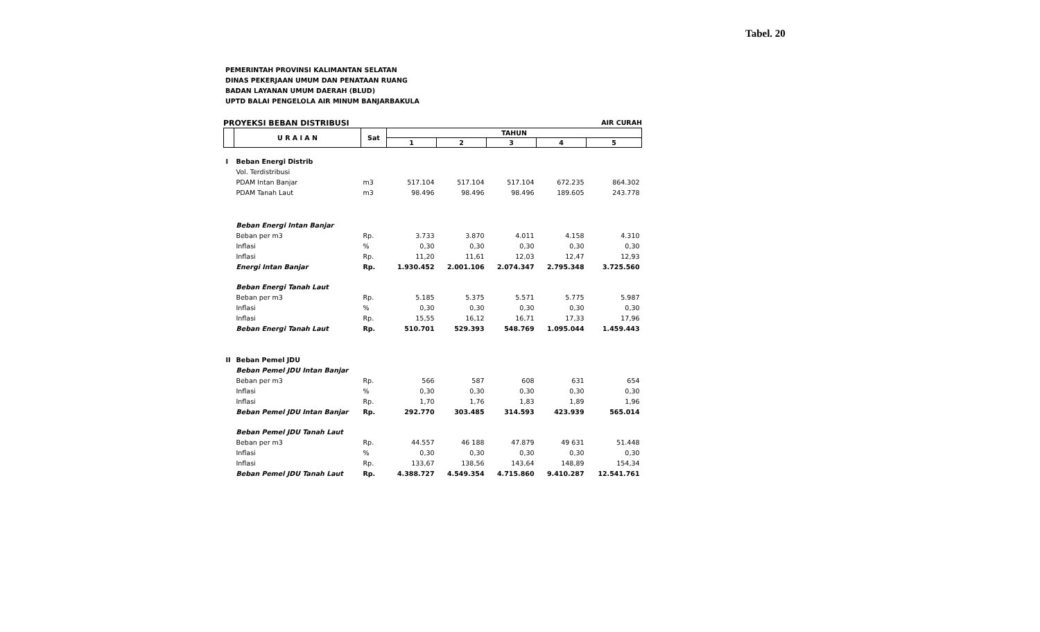Tabel. 20
PEMERINTAH PROVINSI KALIMANTAN SELATAN
DINAS PEKERJAAN UMUM DAN PENATAAN RUANG
BADAN LAYANAN UMUM DAERAH (BLUD)
UPTD BALAI PENGELOLA AIR MINUM BANJARBAKULA
PROYEKSI BEBAN DISTRIBUSI AIR CURAH
| | U R A I A N | Sat | TAHUN | | | | |
| --- | --- | --- | --- | --- | --- | --- | --- |
| | | | 1 | 2 | 3 | 4 | 5 |
| I | Beban Energi Distrib | | | | | | |
| | Vol. Terdistribusi | | | | | | |
| | PDAM Intan Banjar | m3 | 517.104 | 517.104 | 517.104 | 672.235 | 864.302 |
| | PDAM Tanah Laut | m3 | 98.496 | 98.496 | 98.496 | 189.605 | 243.778 |
| | Beban Energi Intan Banjar | | | | | | |
| | Beban per m3 | Rp. | 3.733 | 3.870 | 4.011 | 4.158 | 4.310 |
| | Inflasi | % | 0,30 | 0,30 | 0,30 | 0,30 | 0,30 |
| | Inflasi | Rp. | 11,20 | 11,61 | 12,03 | 12,47 | 12,93 |
| | Energi Intan Banjar | Rp. | 1.930.452 | 2.001.106 | 2.074.347 | 2.795.348 | 3.725.560 |
| | Beban Energi Tanah Laut | | | | | | |
| | Beban per m3 | Rp. | 5.185 | 5.375 | 5.571 | 5.775 | 5.987 |
| | Inflasi | % | 0,30 | 0,30 | 0,30 | 0,30 | 0,30 |
| | Inflasi | Rp. | 15,55 | 16,12 | 16,71 | 17,33 | 17,96 |
| | Beban Energi Tanah Laut | Rp. | 510.701 | 529.393 | 548.769 | 1.095.044 | 1.459.443 |
| II | Beban Pemel JDU | | | | | | |
| | Beban Pemel JDU Intan Banjar | | | | | | |
| | Beban per m3 | Rp. | 566 | 587 | 608 | 631 | 654 |
| | Inflasi | % | 0,30 | 0,30 | 0,30 | 0,30 | 0,30 |
| | Inflasi | Rp. | 1,70 | 1,76 | 1,83 | 1,89 | 1,96 |
| | Beban Pemel JDU Intan Banjar | Rp. | 292.770 | 303.485 | 314.593 | 423.939 | 565.014 |
| | Beban Pemel JDU Tanah Laut | | | | | | |
| | Beban per m3 | Rp. | 44.557 | 46 188 | 47.879 | 49 631 | 51.448 |
| | Inflasi | % | 0,30 | 0,30 | 0,30 | 0,30 | 0,30 |
| | Inflasi | Rp. | 133,67 | 138,56 | 143,64 | 148,89 | 154,34 |
| | Beban Pemel JDU Tanah Laut | Rp. | 4.388.727 | 4.549.354 | 4.715.860 | 9.410.287 | 12.541.761 |